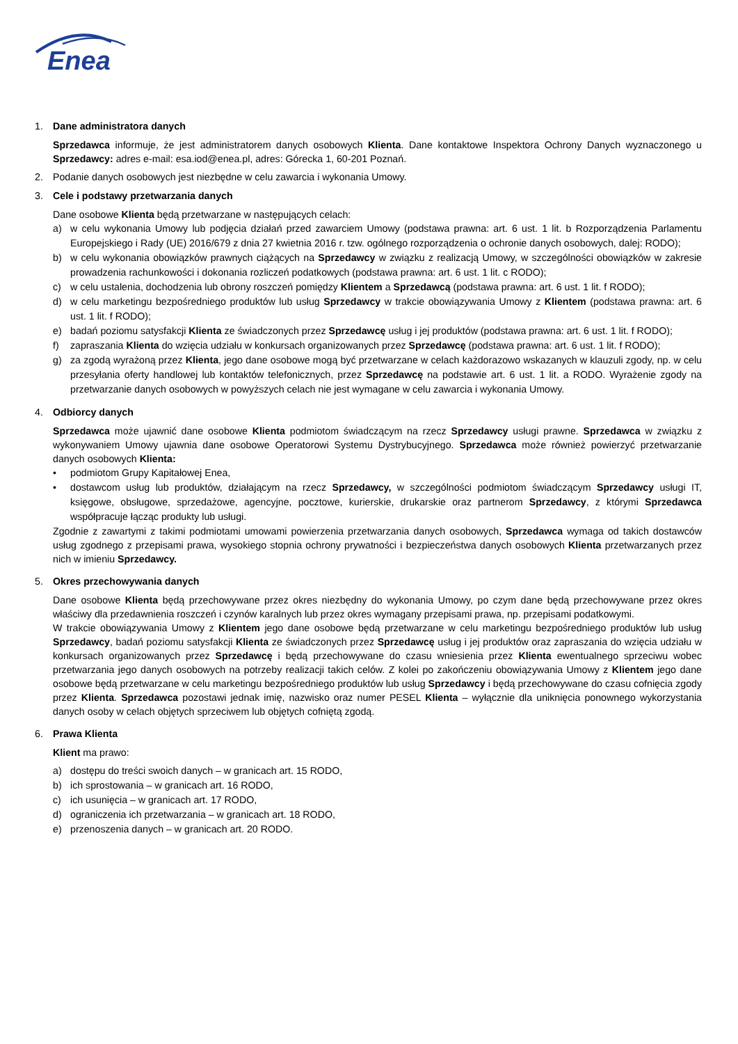Enea
1. Dane administratora danych
Sprzedawca informuje, że jest administratorem danych osobowych Klienta. Dane kontaktowe Inspektora Ochrony Danych wyznaczonego u Sprzedawcy: adres e-mail: esa.iod@enea.pl, adres: Górecka 1, 60-201 Poznań.
2. Podanie danych osobowych jest niezbędne w celu zawarcia i wykonania Umowy.
3. Cele i podstawy przetwarzania danych
Dane osobowe Klienta będą przetwarzane w następujących celach:
a) w celu wykonania Umowy lub podjęcia działań przed zawarciem Umowy (podstawa prawna: art. 6 ust. 1 lit. b Rozporządzenia Parlamentu Europejskiego i Rady (UE) 2016/679 z dnia 27 kwietnia 2016 r. tzw. ogólnego rozporządzenia o ochronie danych osobowych, dalej: RODO);
b) w celu wykonania obowiązków prawnych ciążących na Sprzedawcy w związku z realizacją Umowy, w szczególności obowiązków w zakresie prowadzenia rachunkowości i dokonania rozliczeń podatkowych (podstawa prawna: art. 6 ust. 1 lit. c RODO);
c) w celu ustalenia, dochodzenia lub obrony roszczeń pomiędzy Klientem a Sprzedawcą (podstawa prawna: art. 6 ust. 1 lit. f RODO);
d) w celu marketingu bezpośredniego produktów lub usług Sprzedawcy w trakcie obowiązywania Umowy z Klientem (podstawa prawna: art. 6 ust. 1 lit. f RODO);
e) badań poziomu satysfakcji Klienta ze świadczonych przez Sprzedawcę usług i jej produktów (podstawa prawna: art. 6 ust. 1 lit. f RODO);
f) zapraszania Klienta do wzięcia udziału w konkursach organizowanych przez Sprzedawcę (podstawa prawna: art. 6 ust. 1 lit. f RODO);
g) za zgodą wyrażoną przez Klienta, jego dane osobowe mogą być przetwarzane w celach każdorazowo wskazanych w klauzuli zgody, np. w celu przesyłania oferty handlowej lub kontaktów telefonicznych, przez Sprzedawcę na podstawie art. 6 ust. 1 lit. a RODO. Wyrażenie zgody na przetwarzanie danych osobowych w powyższych celach nie jest wymagane w celu zawarcia i wykonania Umowy.
4. Odbiorcy danych
Sprzedawca może ujawnić dane osobowe Klienta podmiotom świadczącym na rzecz Sprzedawcy usługi prawne. Sprzedawca w związku z wykonywaniem Umowy ujawnia dane osobowe Operatorowi Systemu Dystrybucyjnego. Sprzedawca może również powierzyć przetwarzanie danych osobowych Klienta:
• podmiotom Grupy Kapitałowej Enea,
• dostawcom usług lub produktów, działającym na rzecz Sprzedawcy, w szczególności podmiotom świadczącym Sprzedawcy usługi IT, księgowe, obsługowe, sprzedażowe, agencyjne, pocztowe, kurierskie, drukarskie oraz partnerom Sprzedawcy, z którymi Sprzedawca współpracuje łącząc produkty lub usługi.
Zgodnie z zawartymi z takimi podmiotami umowami powierzenia przetwarzania danych osobowych, Sprzedawca wymaga od takich dostawców usług zgodnego z przepisami prawa, wysokiego stopnia ochrony prywatności i bezpieczeństwa danych osobowych Klienta przetwarzanych przez nich w imieniu Sprzedawcy.
5. Okres przechowywania danych
Dane osobowe Klienta będą przechowywane przez okres niezbędny do wykonania Umowy, po czym dane będą przechowywane przez okres właściwy dla przedawnienia roszczeń i czynów karalnych lub przez okres wymagany przepisami prawa, np. przepisami podatkowymi.
W trakcie obowiązywania Umowy z Klientem jego dane osobowe będą przetwarzane w celu marketingu bezpośredniego produktów lub usług Sprzedawcy, badań poziomu satysfakcji Klienta ze świadczonych przez Sprzedawcę usług i jej produktów oraz zapraszania do wzięcia udziału w konkursach organizowanych przez Sprzedawcę i będą przechowywane do czasu wniesienia przez Klienta ewentualnego sprzeciwu wobec przetwarzania jego danych osobowych na potrzeby realizacji takich celów. Z kolei po zakończeniu obowiązywania Umowy z Klientem jego dane osobowe będą przetwarzane w celu marketingu bezpośredniego produktów lub usług Sprzedawcy i będą przechowywane do czasu cofnięcia zgody przez Klienta. Sprzedawca pozostawi jednak imię, nazwisko oraz numer PESEL Klienta – wyłącznie dla uniknięcia ponownego wykorzystania danych osoby w celach objętych sprzeciwem lub objętych cofniętą zgodą.
6. Prawa Klienta
Klient ma prawo:
a) dostępu do treści swoich danych – w granicach art. 15 RODO,
b) ich sprostowania – w granicach art. 16 RODO,
c) ich usunięcia – w granicach art. 17 RODO,
d) ograniczenia ich przetwarzania – w granicach art. 18 RODO,
e) przenoszenia danych – w granicach art. 20 RODO.